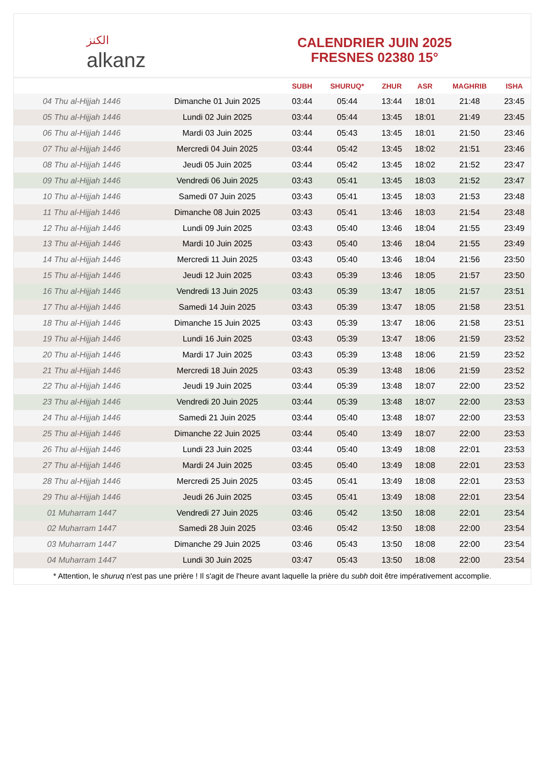الكنز
alkanz
CALENDRIER JUIN 2025
FRESNES 02380 15°
| | | SUBH | SHURUQ* | ZHUR | ASR | MAGHRIB | ISHA |
| --- | --- | --- | --- | --- | --- | --- | --- |
| 04 Thu al-Hijjah 1446 | Dimanche 01 Juin 2025 | 03:44 | 05:44 | 13:44 | 18:01 | 21:48 | 23:45 |
| 05 Thu al-Hijjah 1446 | Lundi 02 Juin 2025 | 03:44 | 05:44 | 13:45 | 18:01 | 21:49 | 23:45 |
| 06 Thu al-Hijjah 1446 | Mardi 03 Juin 2025 | 03:44 | 05:43 | 13:45 | 18:01 | 21:50 | 23:46 |
| 07 Thu al-Hijjah 1446 | Mercredi 04 Juin 2025 | 03:44 | 05:42 | 13:45 | 18:02 | 21:51 | 23:46 |
| 08 Thu al-Hijjah 1446 | Jeudi 05 Juin 2025 | 03:44 | 05:42 | 13:45 | 18:02 | 21:52 | 23:47 |
| 09 Thu al-Hijjah 1446 | Vendredi 06 Juin 2025 | 03:43 | 05:41 | 13:45 | 18:03 | 21:52 | 23:47 |
| 10 Thu al-Hijjah 1446 | Samedi 07 Juin 2025 | 03:43 | 05:41 | 13:45 | 18:03 | 21:53 | 23:48 |
| 11 Thu al-Hijjah 1446 | Dimanche 08 Juin 2025 | 03:43 | 05:41 | 13:46 | 18:03 | 21:54 | 23:48 |
| 12 Thu al-Hijjah 1446 | Lundi 09 Juin 2025 | 03:43 | 05:40 | 13:46 | 18:04 | 21:55 | 23:49 |
| 13 Thu al-Hijjah 1446 | Mardi 10 Juin 2025 | 03:43 | 05:40 | 13:46 | 18:04 | 21:55 | 23:49 |
| 14 Thu al-Hijjah 1446 | Mercredi 11 Juin 2025 | 03:43 | 05:40 | 13:46 | 18:04 | 21:56 | 23:50 |
| 15 Thu al-Hijjah 1446 | Jeudi 12 Juin 2025 | 03:43 | 05:39 | 13:46 | 18:05 | 21:57 | 23:50 |
| 16 Thu al-Hijjah 1446 | Vendredi 13 Juin 2025 | 03:43 | 05:39 | 13:47 | 18:05 | 21:57 | 23:51 |
| 17 Thu al-Hijjah 1446 | Samedi 14 Juin 2025 | 03:43 | 05:39 | 13:47 | 18:05 | 21:58 | 23:51 |
| 18 Thu al-Hijjah 1446 | Dimanche 15 Juin 2025 | 03:43 | 05:39 | 13:47 | 18:06 | 21:58 | 23:51 |
| 19 Thu al-Hijjah 1446 | Lundi 16 Juin 2025 | 03:43 | 05:39 | 13:47 | 18:06 | 21:59 | 23:52 |
| 20 Thu al-Hijjah 1446 | Mardi 17 Juin 2025 | 03:43 | 05:39 | 13:48 | 18:06 | 21:59 | 23:52 |
| 21 Thu al-Hijjah 1446 | Mercredi 18 Juin 2025 | 03:43 | 05:39 | 13:48 | 18:06 | 21:59 | 23:52 |
| 22 Thu al-Hijjah 1446 | Jeudi 19 Juin 2025 | 03:44 | 05:39 | 13:48 | 18:07 | 22:00 | 23:52 |
| 23 Thu al-Hijjah 1446 | Vendredi 20 Juin 2025 | 03:44 | 05:39 | 13:48 | 18:07 | 22:00 | 23:53 |
| 24 Thu al-Hijjah 1446 | Samedi 21 Juin 2025 | 03:44 | 05:40 | 13:48 | 18:07 | 22:00 | 23:53 |
| 25 Thu al-Hijjah 1446 | Dimanche 22 Juin 2025 | 03:44 | 05:40 | 13:49 | 18:07 | 22:00 | 23:53 |
| 26 Thu al-Hijjah 1446 | Lundi 23 Juin 2025 | 03:44 | 05:40 | 13:49 | 18:08 | 22:01 | 23:53 |
| 27 Thu al-Hijjah 1446 | Mardi 24 Juin 2025 | 03:45 | 05:40 | 13:49 | 18:08 | 22:01 | 23:53 |
| 28 Thu al-Hijjah 1446 | Mercredi 25 Juin 2025 | 03:45 | 05:41 | 13:49 | 18:08 | 22:01 | 23:53 |
| 29 Thu al-Hijjah 1446 | Jeudi 26 Juin 2025 | 03:45 | 05:41 | 13:49 | 18:08 | 22:01 | 23:54 |
| 01 Muharram 1447 | Vendredi 27 Juin 2025 | 03:46 | 05:42 | 13:50 | 18:08 | 22:01 | 23:54 |
| 02 Muharram 1447 | Samedi 28 Juin 2025 | 03:46 | 05:42 | 13:50 | 18:08 | 22:00 | 23:54 |
| 03 Muharram 1447 | Dimanche 29 Juin 2025 | 03:46 | 05:43 | 13:50 | 18:08 | 22:00 | 23:54 |
| 04 Muharram 1447 | Lundi 30 Juin 2025 | 03:47 | 05:43 | 13:50 | 18:08 | 22:00 | 23:54 |
* Attention, le shuruq n'est pas une prière ! Il s'agit de l'heure avant laquelle la prière du subh doit être impérativement accomplie.